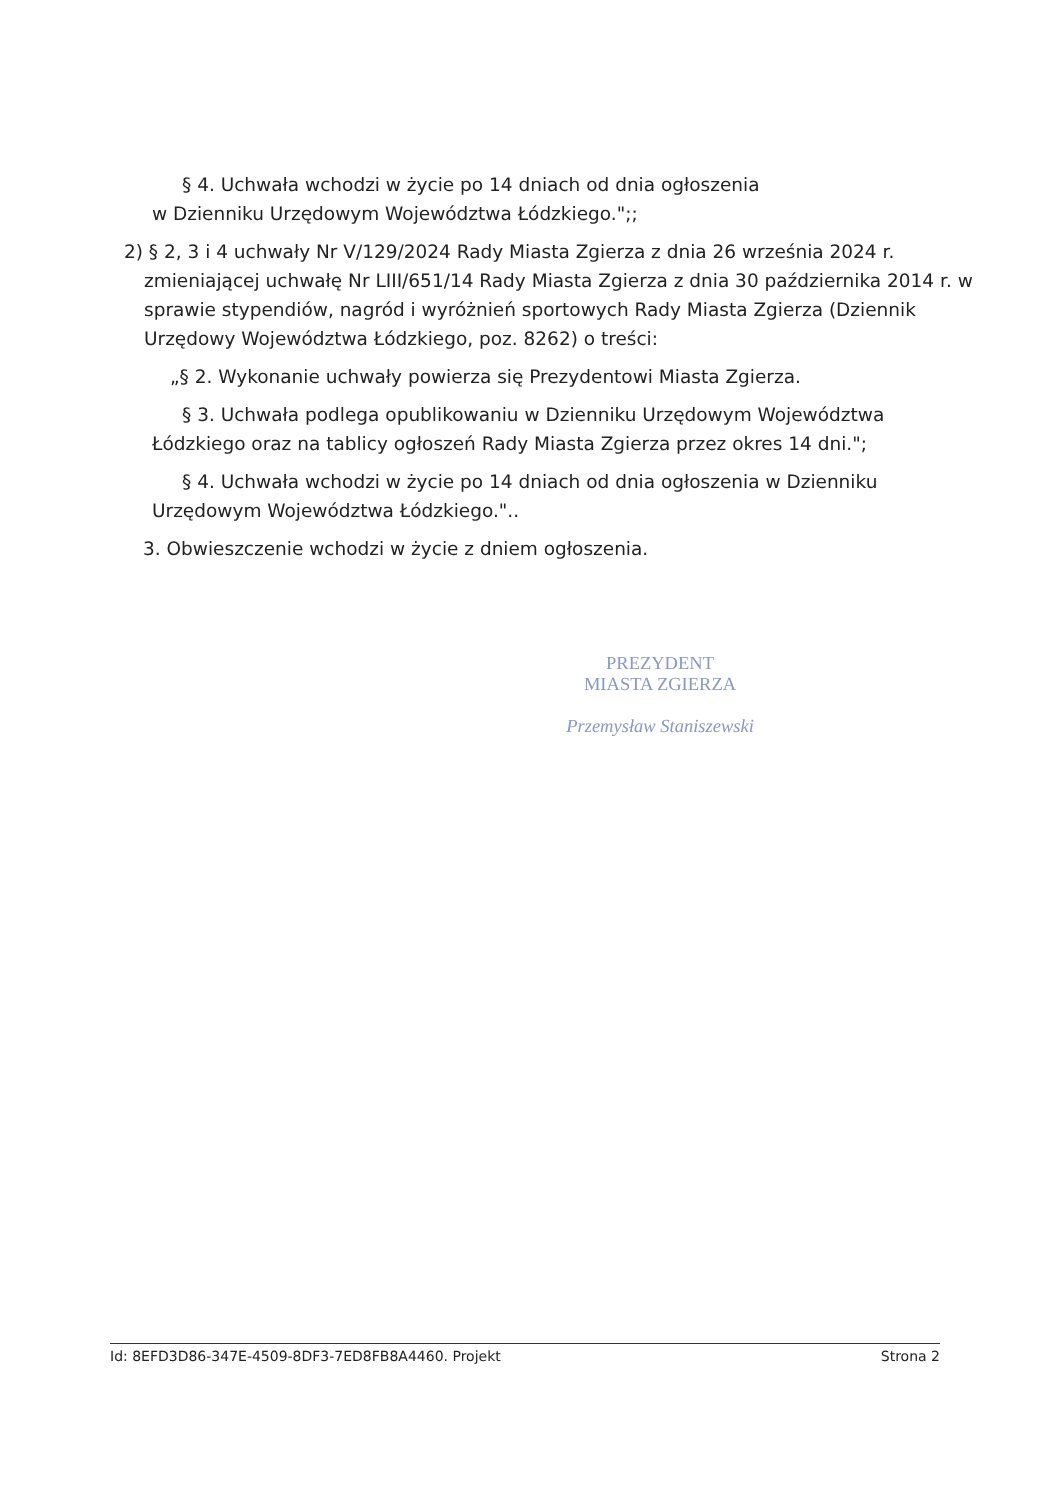§ 4. Uchwała wchodzi w życie po 14 dniach od dnia ogłoszenia
w Dzienniku Urzędowym Województwa Łódzkiego.";;
2) § 2, 3 i 4 uchwały Nr V/129/2024 Rady Miasta Zgierza z dnia 26 września 2024 r. zmieniającej uchwałę Nr LIII/651/14 Rady Miasta Zgierza z dnia 30 października 2014 r. w sprawie stypendiów, nagród i wyróżnień sportowych Rady Miasta Zgierza (Dziennik Urzędowy Województwa Łódzkiego, poz. 8262) o treści:
„§ 2. Wykonanie uchwały powierza się Prezydentowi Miasta Zgierza.
§ 3. Uchwała podlega opublikowaniu w Dzienniku Urzędowym Województwa Łódzkiego oraz na tablicy ogłoszeń Rady Miasta Zgierza przez okres 14 dni.";
§ 4. Uchwała wchodzi w życie po 14 dniach od dnia ogłoszenia w Dzienniku Urzędowym Województwa Łódzkiego."..
3. Obwieszczenie wchodzi w życie z dniem ogłoszenia.
PREZYDENT
MIASTA ZGIERZA
Przemysław Staniszewski
Id: 8EFD3D86-347E-4509-8DF3-7ED8FB8A4460. Projekt Strona 2